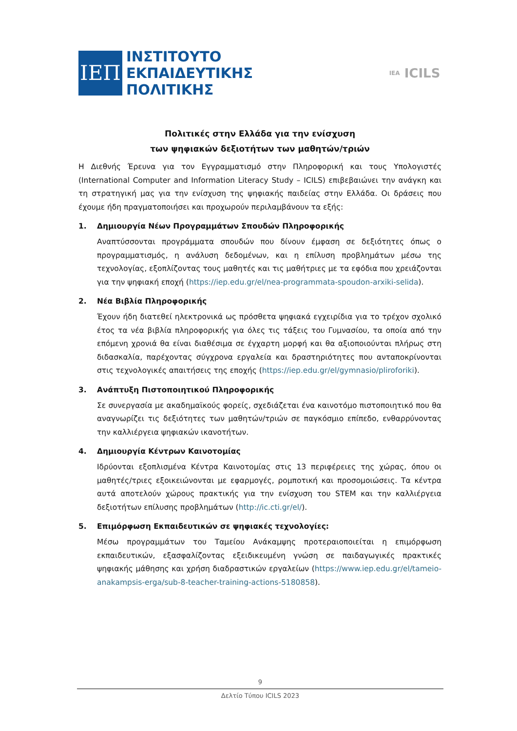ΙΕΠ
ΙΝΣΤΙΤΟΥΤΟ
ΕΚΠΑΙΔΕΥΤΙΚΗΣ
ΠΟΛΙΤΙΚΗΣ
IEA ICILS
Πολιτικές στην Ελλάδα για την ενίσχυση
των ψηφιακών δεξιοτήτων των μαθητών/τριών
Η Διεθνής Έρευνα για τον Εγγραμματισμό στην Πληροφορική και τους Υπολογιστές (International Computer and Information Literacy Study – ICILS) επιβεβαιώνει την ανάγκη και τη στρατηγική μας για την ενίσχυση της ψηφιακής παιδείας στην Ελλάδα. Οι δράσεις που έχουμε ήδη πραγματοποιήσει και προχωρούν περιλαμβάνουν τα εξής:
1. Δημιουργία Νέων Προγραμμάτων Σπουδών Πληροφορικής
Αναπτύσσονται προγράμματα σπουδών που δίνουν έμφαση σε δεξιότητες όπως ο προγραμματισμός, η ανάλυση δεδομένων, και η επίλυση προβλημάτων μέσω της τεχνολογίας, εξοπλίζοντας τους μαθητές και τις μαθήτριες με τα εφόδια που χρειάζονται για την ψηφιακή εποχή (https://iep.edu.gr/el/nea-programmata-spoudon-arxiki-selida).
2. Νέα Βιβλία Πληροφορικής
Έχουν ήδη διατεθεί ηλεκτρονικά ως πρόσθετα ψηφιακά εγχειρίδια για το τρέχον σχολικό έτος τα νέα βιβλία πληροφορικής για όλες τις τάξεις του Γυμνασίου, τα οποία από την επόμενη χρονιά θα είναι διαθέσιμα σε έγχαρτη μορφή και θα αξιοποιούνται πλήρως στη διδασκαλία, παρέχοντας σύγχρονα εργαλεία και δραστηριότητες που ανταποκρίνονται στις τεχνολογικές απαιτήσεις της εποχής (https://iep.edu.gr/el/gymnasio/pliroforiki).
3. Ανάπτυξη Πιστοποιητικού Πληροφορικής
Σε συνεργασία με ακαδημαϊκούς φορείς, σχεδιάζεται ένα καινοτόμο πιστοποιητικό που θα αναγνωρίζει τις δεξιότητες των μαθητών/τριών σε παγκόσμιο επίπεδο, ενθαρρύνοντας την καλλιέργεια ψηφιακών ικανοτήτων.
4. Δημιουργία Κέντρων Καινοτομίας
Ιδρύονται εξοπλισμένα Κέντρα Καινοτομίας στις 13 περιφέρειες της χώρας, όπου οι μαθητές/τριες εξοικειώνονται με εφαρμογές, ρομποτική και προσομοιώσεις. Τα κέντρα αυτά αποτελούν χώρους πρακτικής για την ενίσχυση του STEM και την καλλιέργεια δεξιοτήτων επίλυσης προβλημάτων (http://ic.cti.gr/el/).
5. Επιμόρφωση Εκπαιδευτικών σε ψηφιακές τεχνολογίες:
Μέσω προγραμμάτων του Ταμείου Ανάκαμψης προτεραιοποιείται η επιμόρφωση εκπαιδευτικών, εξασφαλίζοντας εξειδικευμένη γνώση σε παιδαγωγικές πρακτικές ψηφιακής μάθησης και χρήση διαδραστικών εργαλείων (https://www.iep.edu.gr/el/tameio-anakampsis-erga/sub-8-teacher-training-actions-5180858).
9
Δελτίο Τύπου ICILS 2023